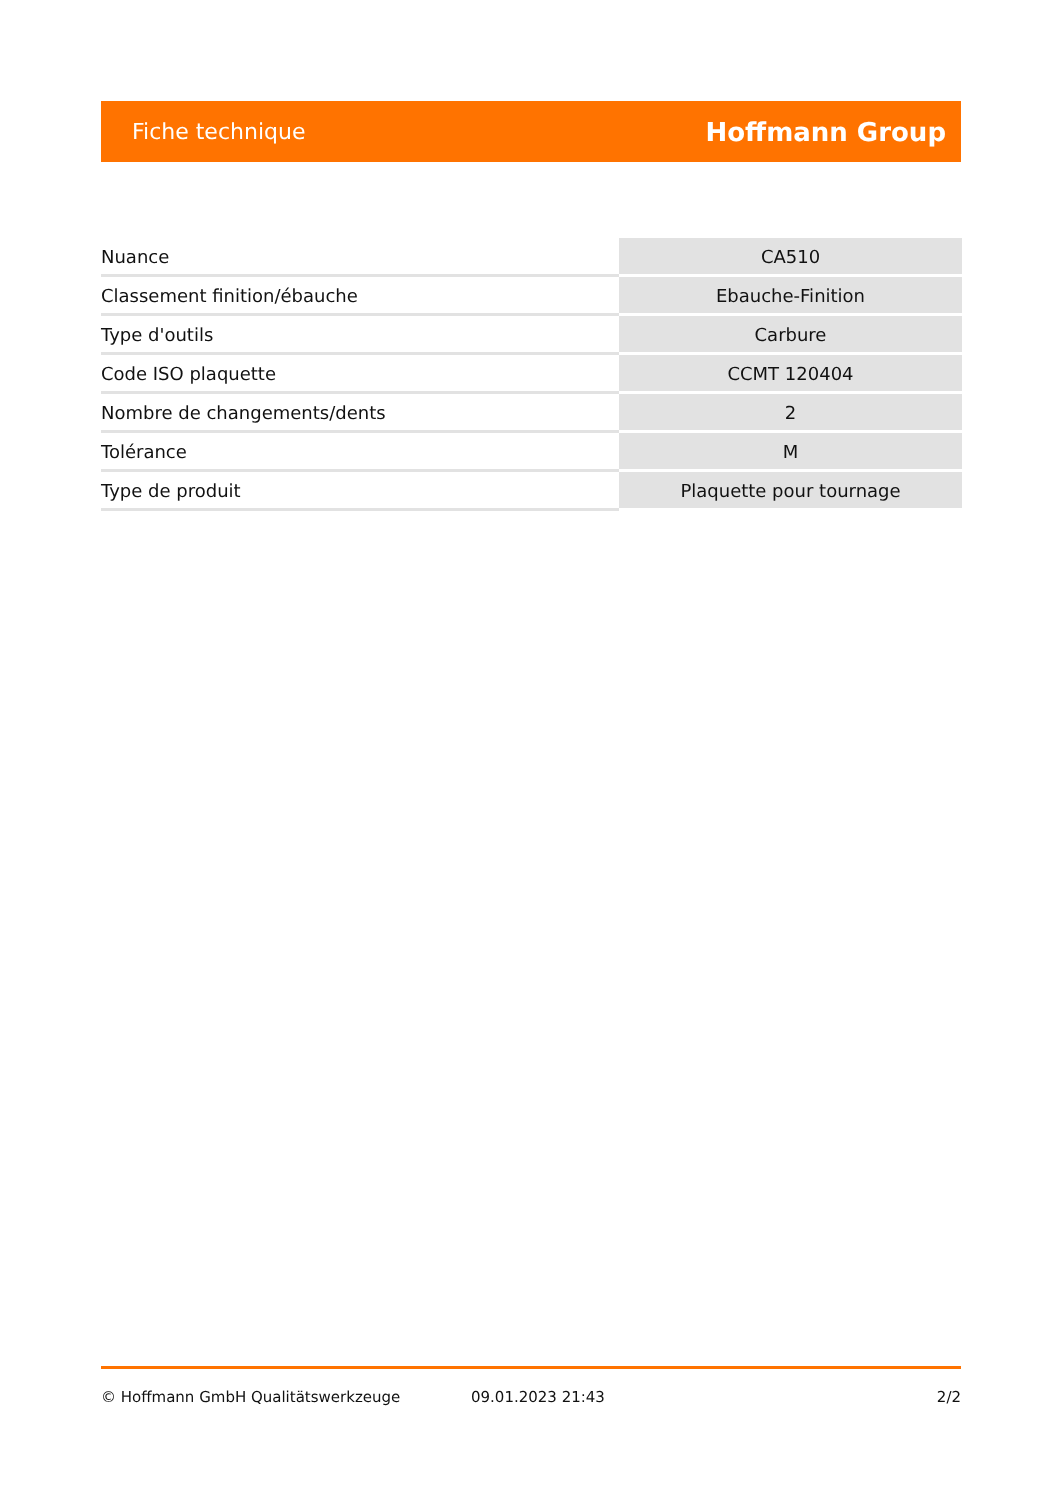Fiche technique Hoffmann Group
| Nuance | CA510 |
| Classement finition/ébauche | Ebauche-Finition |
| Type d'outils | Carbure |
| Code ISO plaquette | CCMT 120404 |
| Nombre de changements/dents | 2 |
| Tolérance | M |
| Type de produit | Plaquette pour tournage |
© Hoffmann GmbH Qualitätswerkzeuge 09.01.2023 21:43 2/2